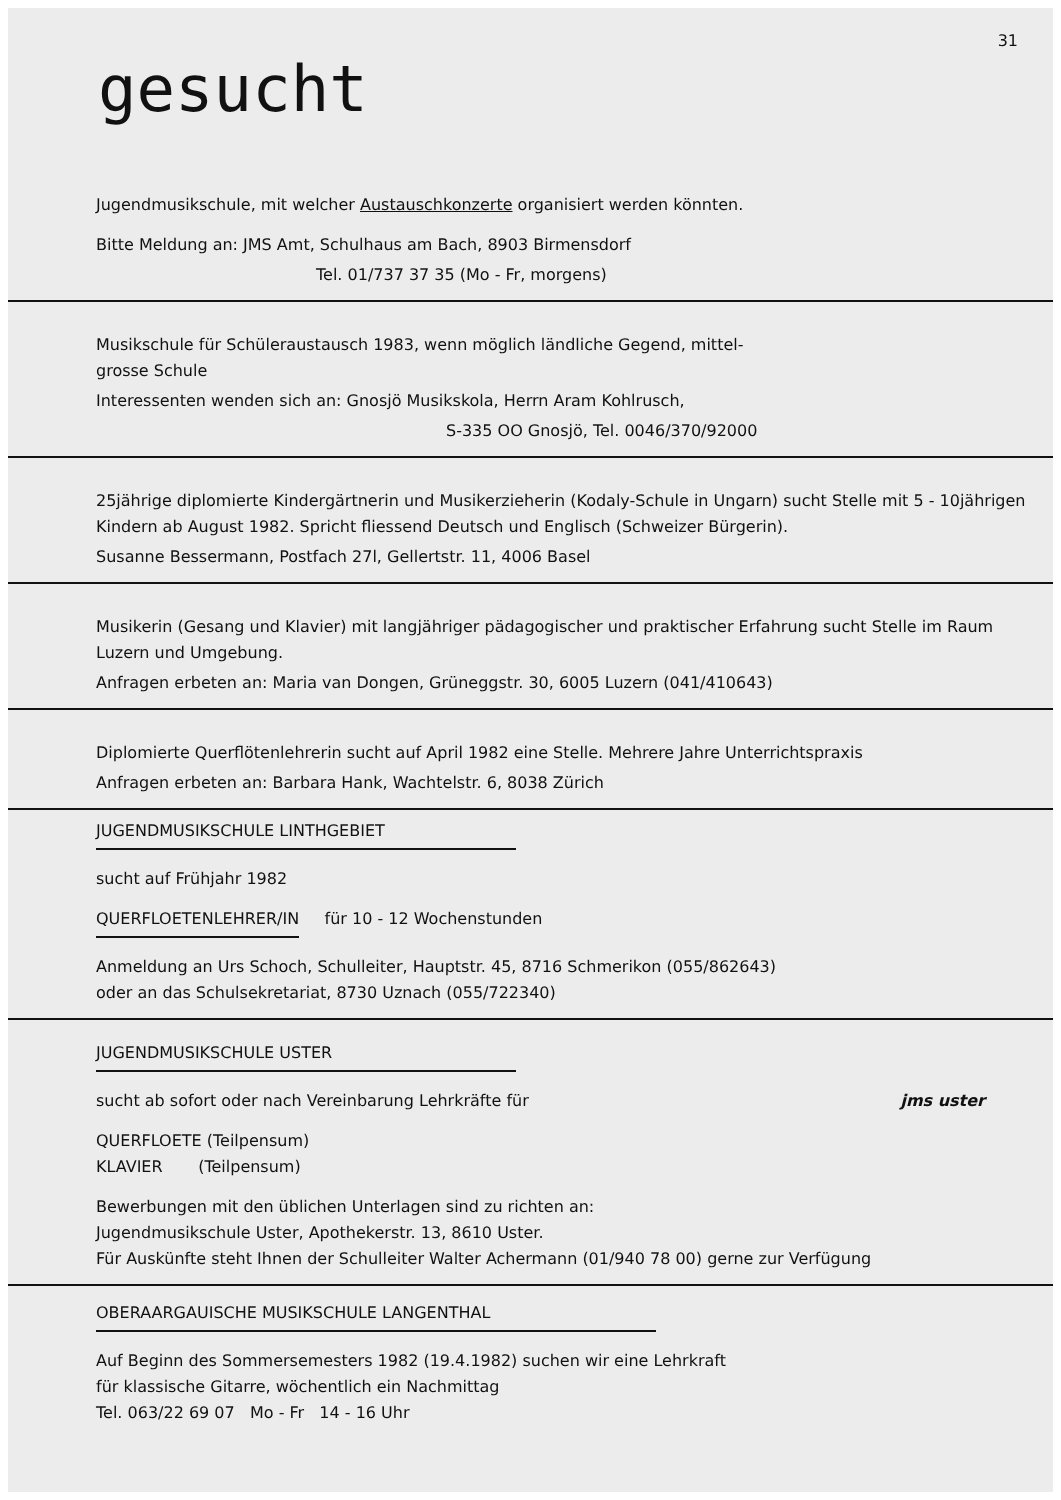31
gesucht
Jugendmusikschule, mit welcher Austauschkonzerte organisiert werden könnten.
Bitte Meldung an: JMS Amt, Schulhaus am Bach, 8903 Birmensdorf
Tel. 01/737 37 35 (Mo - Fr, morgens)
Musikschule für Schüleraustausch 1983, wenn möglich ländliche Gegend, mittel-
grosse Schule
Interessenten wenden sich an: Gnosjö Musikskola, Herrn Aram Kohlrusch,
S-335 OO Gnosjö, Tel. 0046/370/92000
25jährige diplomierte Kindergärtnerin und Musikerzieherin (Kodaly-Schule in Ungarn) sucht Stelle mit 5 - 10jährigen Kindern ab August 1982. Spricht fliessend Deutsch und Englisch (Schweizer Bürgerin).
Susanne Bessermann, Postfach 27l, Gellertstr. 11, 4006 Basel
Musikerin (Gesang und Klavier) mit langjähriger pädagogischer und praktischer Erfahrung sucht Stelle im Raum Luzern und Umgebung.
Anfragen erbeten an: Maria van Dongen, Grüneggstr. 30, 6005 Luzern (041/410643)
Diplomierte Querflötenlehrerin sucht auf April 1982 eine Stelle. Mehrere Jahre Unterrichtspraxis
Anfragen erbeten an: Barbara Hank, Wachtelstr. 6, 8038 Zürich
JUGENDMUSIKSCHULE LINTHGEBIET
sucht auf Frühjahr 1982
QUERFLOETENLEHRER/IN für 10 - 12 Wochenstunden
Anmeldung an Urs Schoch, Schulleiter, Hauptstr. 45, 8716 Schmerikon (055/862643)
oder an das Schulsekretariat, 8730 Uznach (055/722340)
JUGENDMUSIKSCHULE USTER
sucht ab sofort oder nach Vereinbarung Lehrkräfte für jms uster
QUERFLOETE (Teilpensum)
KLAVIER (Teilpensum)
Bewerbungen mit den üblichen Unterlagen sind zu richten an:
Jugendmusikschule Uster, Apothekerstr. 13, 8610 Uster.
Für Auskünfte steht Ihnen der Schulleiter Walter Achermann (01/940 78 00) gerne zur Verfügung
OBERAARGAUISCHE MUSIKSCHULE LANGENTHAL
Auf Beginn des Sommersemesters 1982 (19.4.1982) suchen wir eine Lehrkraft
für klassische Gitarre, wöchentlich ein Nachmittag
Tel. 063/22 69 07 Mo - Fr 14 - 16 Uhr